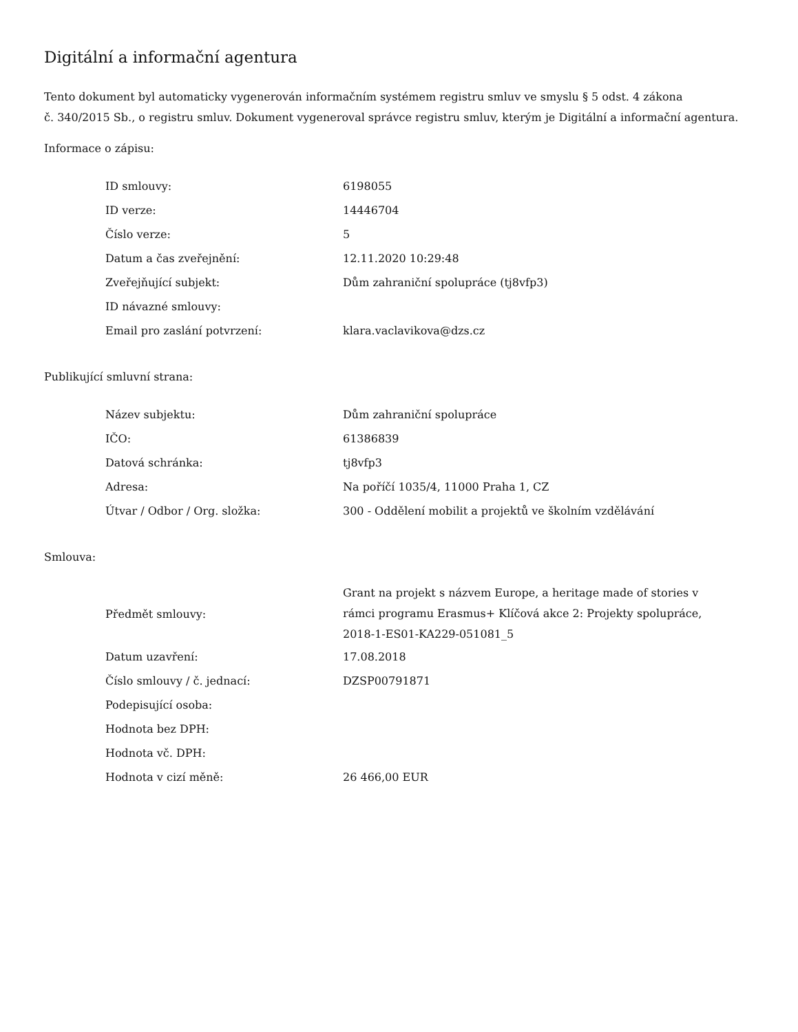Digitální a informační agentura
Tento dokument byl automaticky vygenerován informačním systémem registru smluv ve smyslu § 5 odst. 4 zákona
č. 340/2015 Sb., o registru smluv. Dokument vygeneroval správce registru smluv, kterým je Digitální a informační agentura.
Informace o zápisu:
| ID smlouvy: | 6198055 |
| ID verze: | 14446704 |
| Číslo verze: | 5 |
| Datum a čas zveřejnění: | 12.11.2020 10:29:48 |
| Zveřejňující subjekt: | Dům zahraniční spolupráce (tj8vfp3) |
| ID návazné smlouvy: | |
| Email pro zaslání potvrzení: | klara.vaclavikova@dzs.cz |
Publikující smluvní strana:
| Název subjektu: | Dům zahraniční spolupráce |
| IČO: | 61386839 |
| Datová schránka: | tj8vfp3 |
| Adresa: | Na poříčí 1035/4, 11000 Praha 1, CZ |
| Útvar / Odbor / Org. složka: | 300 - Oddělení mobilit a projektů ve školním vzdělávání |
Smlouva:
| Předmět smlouvy: | Grant na projekt s názvem Europe, a heritage made of stories v rámci programu Erasmus+ Klíčová akce 2: Projekty spolupráce, 2018-1-ES01-KA229-051081_5 |
| Datum uzavření: | 17.08.2018 |
| Číslo smlouvy / č. jednací: | DZSP00791871 |
| Podepisující osoba: | |
| Hodnota bez DPH: | |
| Hodnota vč. DPH: | |
| Hodnota v cizí měně: | 26 466,00 EUR |